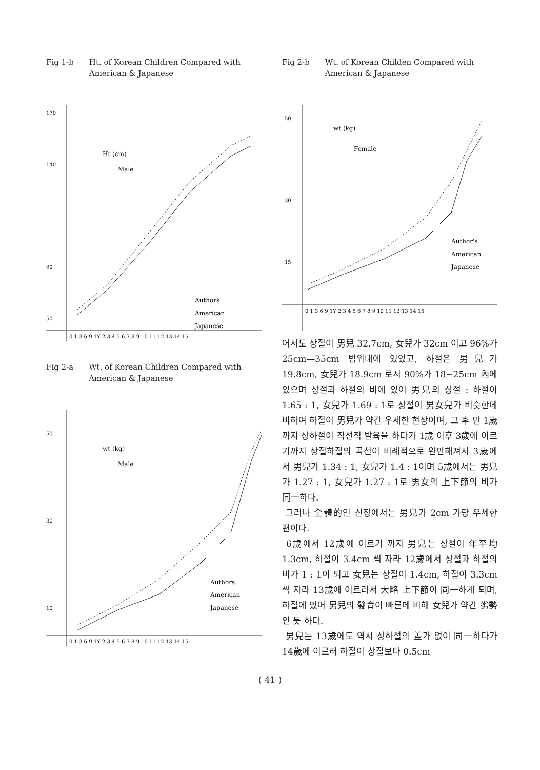Fig 1-b Ht. of Korean Children Compared with American & Japanese
170
140
90
50
Ht (cm)
Male
Authors
American
Japanese
0 1 3 6 9 1Y 2 3 4 5 6 7 8 9 10 11 12 13 14 15
Fig 2-a Wt. of Korean Children Compared with American & Japanese
50
30
10
wt (kg)
Male
Authors
American
Japanese
0 1 3 6 9 1Y 2 3 4 5 6 7 8 9 10 11 12 13 14 15
Fig 2-b Wt. of Korean Childen Compared with American & Japanese
50
30
15
wt (kg)
Female
Author's
American
Japanese
0 1 3 6 9 1Y 2 3 4 5 6 7 8 9 10 11 12 13 14 15
어서도 상절이 男兒 32.7cm, 女兒가 32cm 이고 96%가 25cm—35cm 범위내에 있었고, 하절은 男兒가 19.8cm, 女兒가 18.9cm 로서 90%가 18~25cm 內에 있으며 상절과 하절의 비에 있어 男兒의 상절 : 하절이 1.65 : 1, 女兒가 1.69 : 1로 상절이 男女兒가 비슷한데 비하여 하절이 男兒가 약간 우세한 현상이며, 그 후 만 1歲까지 상하절이 직선적 발육을 하다가 1歲 이후 3歲에 이르기까지 상절하절의 곡선이 비례적으로 완만해져서 3歲에서 男兒가 1.34 : 1, 女兒가 1.4 : 1이며 5歲에서는 男兒가 1.27 : 1, 女兒가 1.27 : 1로 男女의 上下節의 비가 同一하다.
그러나 全體的인 신장에서는 男兒가 2cm 가량 우세한 편이다.
6歲에서 12歲에 이르기 까지 男兒는 상절이 年平均 1.3cm, 하절이 3.4cm 씩 자라 12歲에서 상절과 하절의 비가 1 : 1이 되고 女兒는 상절이 1.4cm, 하절이 3.3cm 씩 자라 13歲에 이르러서 大略 上下節이 同一하게 되며, 하절에 있어 男兒의 發育이 빠른데 비해 女兒가 약간 劣勢인 듯 하다.
男兒는 13歲에도 역시 상하절의 差가 없이 同一하다가 14歲에 이르러 하절이 상절보다 0.5cm
( 41 )